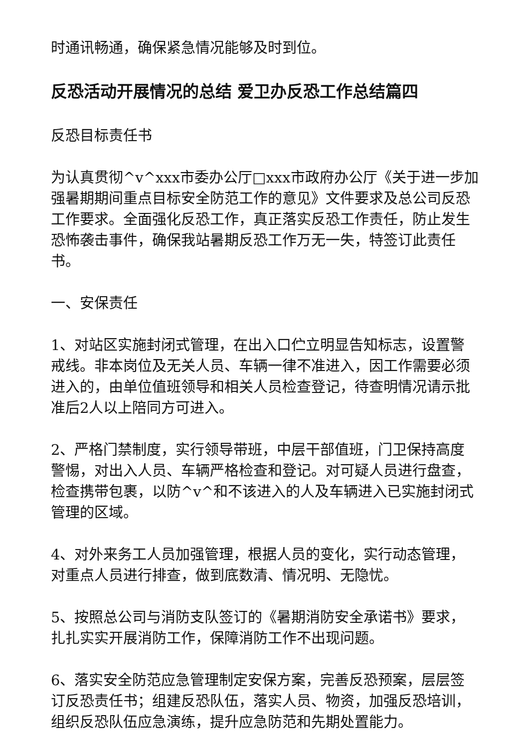时通讯畅通，确保紧急情况能够及时到位。
反恐活动开展情况的总结 爱卫办反恐工作总结篇四
反恐目标责任书
为认真贯彻^v^xxx市委办公厅□xxx市政府办公厅《关于进一步加强暑期期间重点目标安全防范工作的意见》文件要求及总公司反恐工作要求。全面强化反恐工作，真正落实反恐工作责任，防止发生恐怖袭击事件，确保我站暑期反恐工作万无一失，特签订此责任书。
一、安保责任
1、对站区实施封闭式管理，在出入口伫立明显告知标志，设置警戒线。非本岗位及无关人员、车辆一律不准进入，因工作需要必须进入的，由单位值班领导和相关人员检查登记，待查明情况请示批准后2人以上陪同方可进入。
2、严格门禁制度，实行领导带班，中层干部值班，门卫保持高度警惕，对出入人员、车辆严格检查和登记。对可疑人员进行盘查，检查携带包裹，以防^v^和不该进入的人及车辆进入已实施封闭式管理的区域。
4、对外来务工人员加强管理，根据人员的变化，实行动态管理，对重点人员进行排查，做到底数清、情况明、无隐忧。
5、按照总公司与消防支队签订的《暑期消防安全承诺书》要求，扎扎实实开展消防工作，保障消防工作不出现问题。
6、落实安全防范应急管理制定安保方案，完善反恐预案，层层签订反恐责任书；组建反恐队伍，落实人员、物资，加强反恐培训，组织反恐队伍应急演练，提升应急防范和先期处置能力。